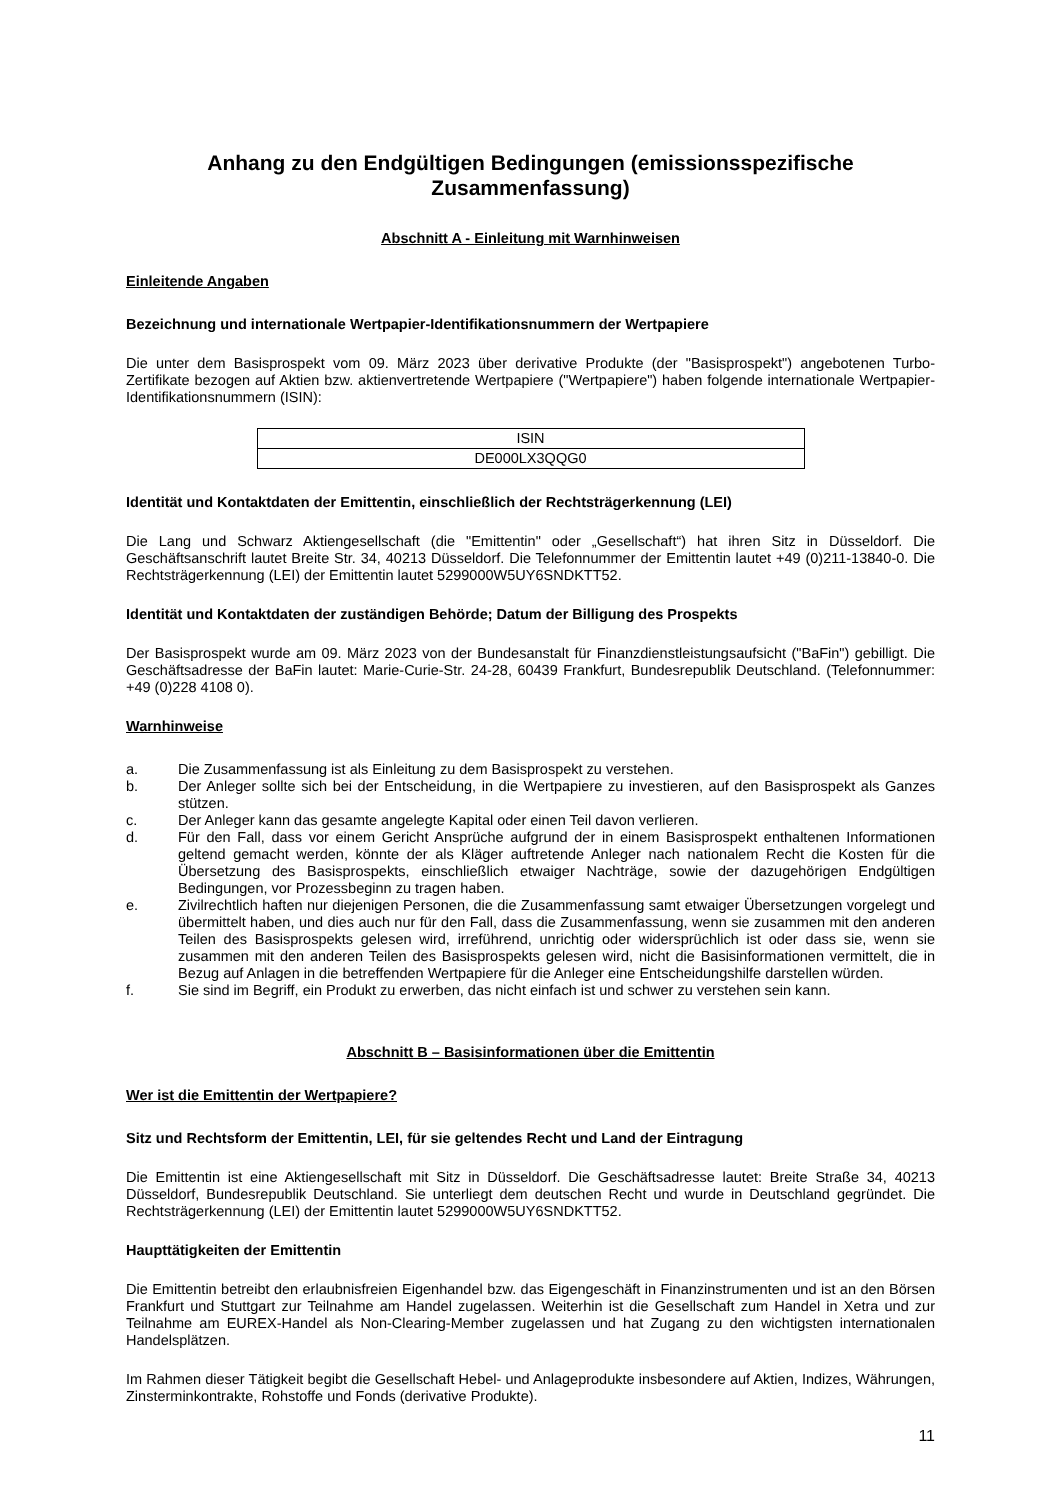Anhang zu den Endgültigen Bedingungen (emissionsspezifische Zusammenfassung)
Abschnitt A - Einleitung mit Warnhinweisen
Einleitende Angaben
Bezeichnung und internationale Wertpapier-Identifikationsnummern der Wertpapiere
Die unter dem Basisprospekt vom 09. März 2023 über derivative Produkte (der "Basisprospekt") angebotenen Turbo-Zertifikate bezogen auf Aktien bzw. aktienvertretende Wertpapiere ("Wertpapiere") haben folgende internationale Wertpapier-Identifikationsnummern (ISIN):
| ISIN |
| DE000LX3QQG0 |
Identität und Kontaktdaten der Emittentin, einschließlich der Rechtsträgerkennung (LEI)
Die Lang und Schwarz Aktiengesellschaft (die "Emittentin" oder „Gesellschaft“) hat ihren Sitz in Düsseldorf. Die Geschäftsanschrift lautet Breite Str. 34, 40213 Düsseldorf. Die Telefonnummer der Emittentin lautet +49 (0)211-13840-0. Die Rechtsträgerkennung (LEI) der Emittentin lautet 5299000W5UY6SNDKTT52.
Identität und Kontaktdaten der zuständigen Behörde; Datum der Billigung des Prospekts
Der Basisprospekt wurde am 09. März 2023 von der Bundesanstalt für Finanzdienstleistungsaufsicht ("BaFin") gebilligt. Die Geschäftsadresse der BaFin lautet: Marie-Curie-Str. 24-28, 60439 Frankfurt, Bundesrepublik Deutschland. (Telefonnummer: +49 (0)228 4108 0).
Warnhinweise
a. Die Zusammenfassung ist als Einleitung zu dem Basisprospekt zu verstehen.
b. Der Anleger sollte sich bei der Entscheidung, in die Wertpapiere zu investieren, auf den Basisprospekt als Ganzes stützen.
c. Der Anleger kann das gesamte angelegte Kapital oder einen Teil davon verlieren.
d. Für den Fall, dass vor einem Gericht Ansprüche aufgrund der in einem Basisprospekt enthaltenen Informationen geltend gemacht werden, könnte der als Kläger auftretende Anleger nach nationalem Recht die Kosten für die Übersetzung des Basisprospekts, einschließlich etwaiger Nachträge, sowie der dazugehörigen Endgültigen Bedingungen, vor Prozessbeginn zu tragen haben.
e. Zivilrechtlich haften nur diejenigen Personen, die die Zusammenfassung samt etwaiger Übersetzungen vorgelegt und übermittelt haben, und dies auch nur für den Fall, dass die Zusammenfassung, wenn sie zusammen mit den anderen Teilen des Basisprospekts gelesen wird, irreführend, unrichtig oder widersprüchlich ist oder dass sie, wenn sie zusammen mit den anderen Teilen des Basisprospekts gelesen wird, nicht die Basisinformationen vermittelt, die in Bezug auf Anlagen in die betreffenden Wertpapiere für die Anleger eine Entscheidungshilfe darstellen würden.
f. Sie sind im Begriff, ein Produkt zu erwerben, das nicht einfach ist und schwer zu verstehen sein kann.
Abschnitt B – Basisinformationen über die Emittentin
Wer ist die Emittentin der Wertpapiere?
Sitz und Rechtsform der Emittentin, LEI, für sie geltendes Recht und Land der Eintragung
Die Emittentin ist eine Aktiengesellschaft mit Sitz in Düsseldorf. Die Geschäftsadresse lautet: Breite Straße 34, 40213 Düsseldorf, Bundesrepublik Deutschland. Sie unterliegt dem deutschen Recht und wurde in Deutschland gegründet. Die Rechtsträgerkennung (LEI) der Emittentin lautet 5299000W5UY6SNDKTT52.
Haupttätigkeiten der Emittentin
Die Emittentin betreibt den erlaubnisfreien Eigenhandel bzw. das Eigengeschäft in Finanzinstrumenten und ist an den Börsen Frankfurt und Stuttgart zur Teilnahme am Handel zugelassen. Weiterhin ist die Gesellschaft zum Handel in Xetra und zur Teilnahme am EUREX-Handel als Non-Clearing-Member zugelassen und hat Zugang zu den wichtigsten internationalen Handelsplätzen.
Im Rahmen dieser Tätigkeit begibt die Gesellschaft Hebel- und Anlageprodukte insbesondere auf Aktien, Indizes, Währungen, Zinsterminkontrakte, Rohstoffe und Fonds (derivative Produkte).
11